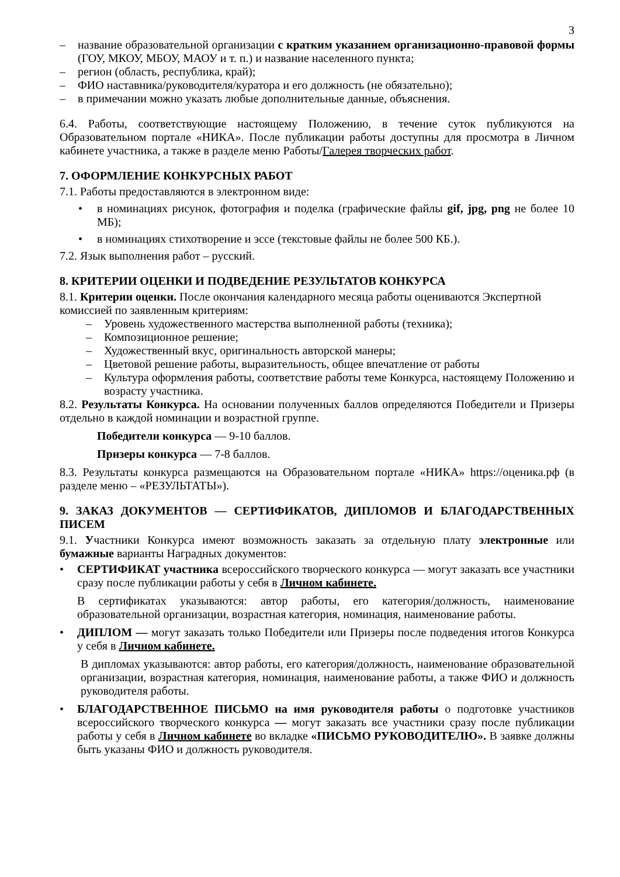3
– название образовательной организации с кратким указанием организационно-правовой формы (ГОУ, МКОУ, МБОУ, МАОУ и т. п.) и название населенного пункта;
– регион (область, республика, край);
– ФИО наставника/руководителя/куратора и его должность (не обязательно);
– в примечании можно указать любые дополнительные данные, объяснения.
6.4. Работы, соответствующие настоящему Положению, в течение суток публикуются на Образовательном портале «НИКА». После публикации работы доступны для просмотра в Личном кабинете участника, а также в разделе меню Работы/Галерея творческих работ.
7. ОФОРМЛЕНИЕ КОНКУРСНЫХ РАБОТ
7.1. Работы предоставляются в электронном виде:
• в номинациях рисунок, фотография и поделка (графические файлы gif, jpg, png не более 10 МБ);
• в номинациях стихотворение и эссе (текстовые файлы не более 500 КБ.).
7.2. Язык выполнения работ – русский.
8. КРИТЕРИИ ОЦЕНКИ И ПОДВЕДЕНИЕ РЕЗУЛЬТАТОВ КОНКУРСА
8.1. Критерии оценки. После окончания календарного месяца работы оцениваются Экспертной комиссией по заявленным критериям:
– Уровень художественного мастерства выполненной работы (техника);
– Композиционное решение;
– Художественный вкус, оригинальность авторской манеры;
– Цветовой решение работы, выразительность, общее впечатление от работы
– Культура оформления работы, соответствие работы теме Конкурса, настоящему Положению и возрасту участника.
8.2. Результаты Конкурса. На основании полученных баллов определяются Победители и Призеры отдельно в каждой номинации и возрастной группе.
Победители конкурса — 9-10 баллов.
Призеры конкурса — 7-8 баллов.
8.3. Результаты конкурса размещаются на Образовательном портале «НИКА» https://оценика.рф (в разделе меню – «РЕЗУЛЬТАТЫ»).
9. ЗАКАЗ ДОКУМЕНТОВ — СЕРТИФИКАТОВ, ДИПЛОМОВ И БЛАГОДАРСТВЕННЫХ ПИСЕМ
9.1. Участники Конкурса имеют возможность заказать за отдельную плату электронные или бумажные варианты Наградных документов:
• СЕРТИФИКАТ участника всероссийского творческого конкурса — могут заказать все участники сразу после публикации работы у себя в Личном кабинете.
В сертификатах указываются: автор работы, его категория/должность, наименование образовательной организации, возрастная категория, номинация, наименование работы.
• ДИПЛОМ — могут заказать только Победители или Призеры после подведения итогов Конкурса у себя в Личном кабинете.
В дипломах указываются: автор работы, его категория/должность, наименование образовательной организации, возрастная категория, номинация, наименование работы, а также ФИО и должность руководителя работы.
• БЛАГОДАРСТВЕННОЕ ПИСЬМО на имя руководителя работы о подготовке участников всероссийского творческого конкурса — могут заказать все участники сразу после публикации работы у себя в Личном кабинете во вкладке «ПИСЬМО РУКОВОДИТЕЛЮ». В заявке должны быть указаны ФИО и должность руководителя.